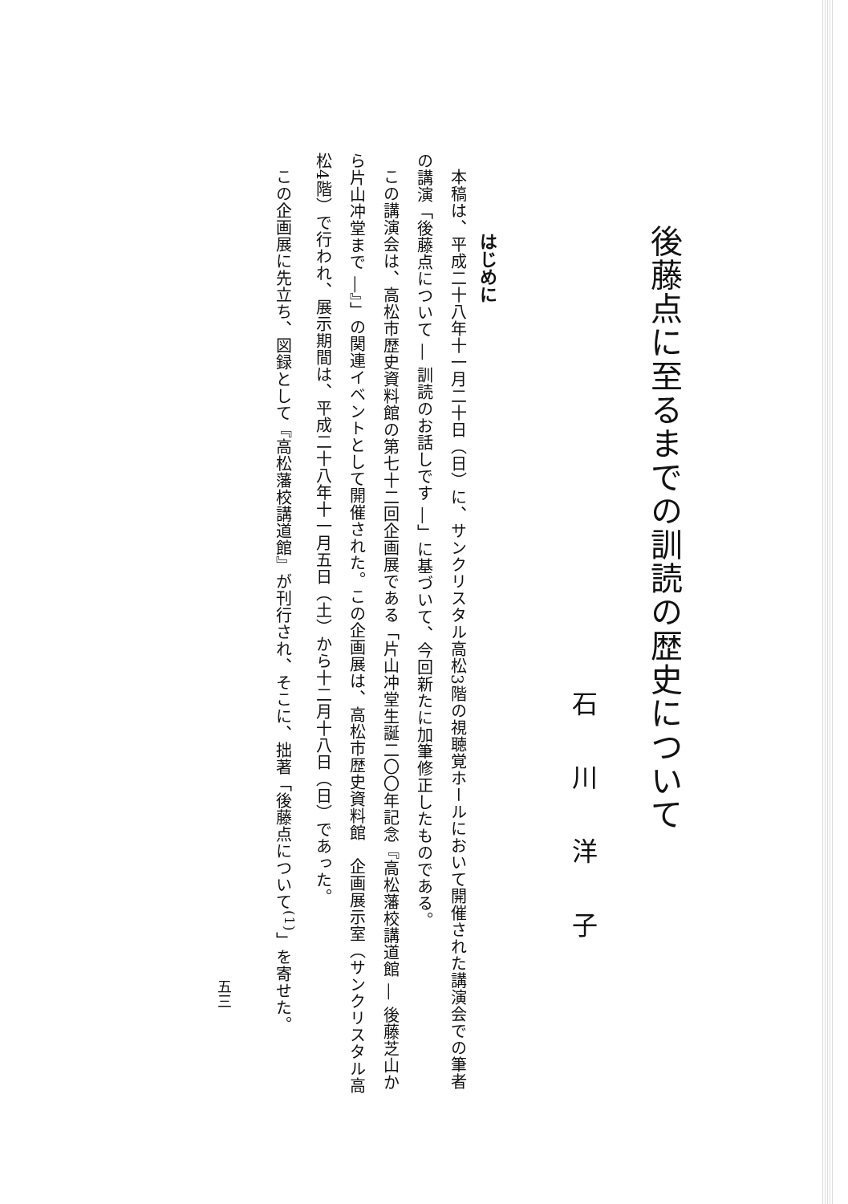後藤点に至るまでの訓読の歴史について
石川洋子
はじめに
本稿は、平成二十八年十一月二十日（日）に、サンクリスタル高松3階の視聴覚ホールにおいて開催された講演会での筆者の講演「後藤点について ― 訓読のお話しです ―」に基づいて、今回新たに加筆修正したものである。
この講演会は、高松市歴史資料館の第七十二回企画展である「片山冲堂生誕二〇〇年記念『高松藩校講道館 ― 後藤芝山から片山冲堂まで ―』」の関連イベントとして開催された。この企画展は、高松市歴史資料館　企画展示室（サンクリスタル高松4階）で行われ、展示期間は、平成二十八年十一月五日（土）から十二月十八日（日）であった。
この企画展に先立ち、図録として『高松藩校講道館』が刊行され、そこに、拙著「後藤点について<sup>(1)</sup>」を寄せた。
五三